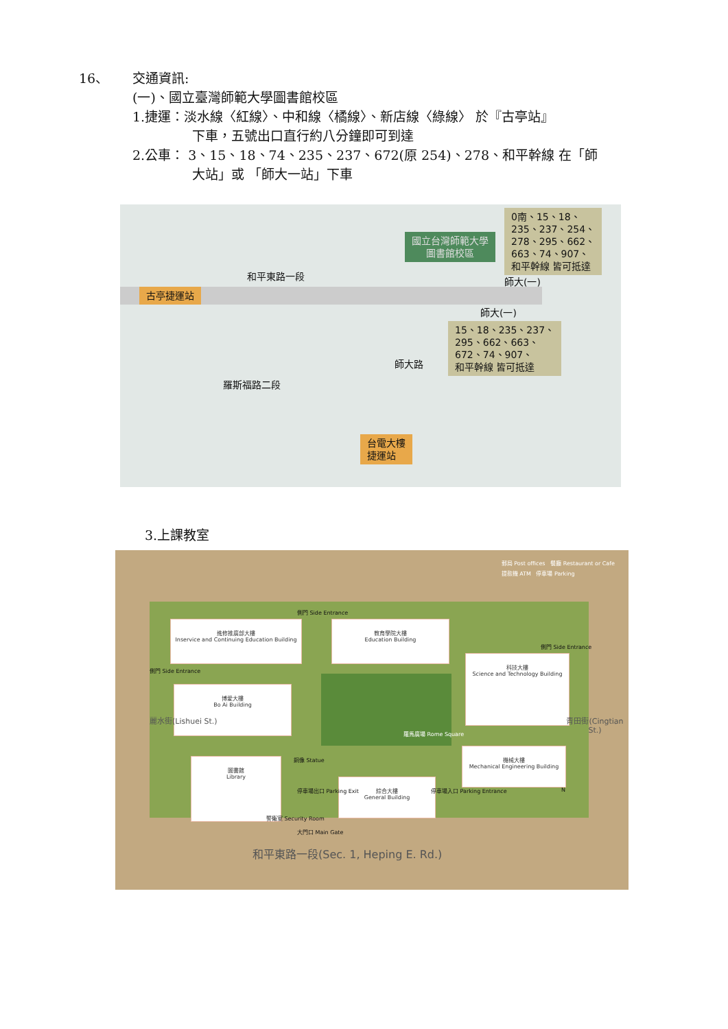16、 交通資訊:
(一)、國立臺灣師範大學圖書館校區
1.捷運：淡水線〈紅線〉、中和線〈橘線〉、新店線〈綠線〉 於『古亭站』
下車，五號出口直行約八分鐘即可到達
2.公車： 3、15、18、74、235、237、672(原 254)、278、和平幹線 在「師
大站」或 「師大一站」下車
古亭捷運站
和平東路一段
國立台灣師範大學
圖書館校區
0南、15、18、
235、237、254、
278、295、662、
663、74、907、
和平幹線 皆可抵達
師大(一)
師大(一)
15、18、235、237、
295、662、663、
672、74、907、
和平幹線 皆可抵達
師大路
羅斯福路二段
台電大樓
捷運站
3.上課教室
郵局 Post offices 餐廳 Restaurant or Cafe
提款機 ATM 停車場 Parking
進修推廣部大樓
Inservice and Continuing Education Building
教育學院大樓
Education Building
科技大樓
Science and Technology Building
博愛大樓
Bo Ai Building
圖書館
Library
綜合大樓
General Building
機械大樓
Mechanical Engineering Building
羅馬廣場 Rome Square
側門 Side Entrance
側門 Side Entrance
側門 Side Entrance
銅像 Statue
停車場出口 Parking Exit 停車場入口 Parking Entrance
警衛室 Security Room
大門口 Main Gate
N
和平東路一段(Sec. 1, Heping E. Rd.)
麗水街(Lishuei St.) 青田街(Cingtian St.)